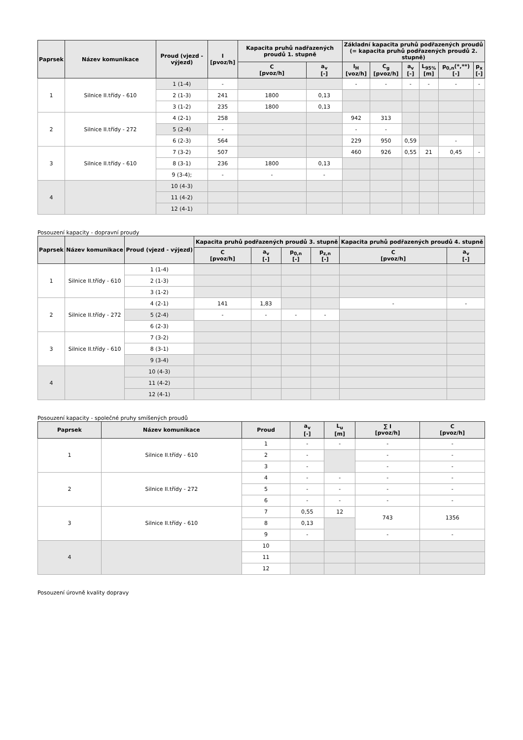| Paprsek | Název komunikace | Proud (vjezd - výjezd) | I [pvoz/h] | Kapacita pruhů nadřazených proudů 1. stupně | | Základní kapacita pruhů podřazených proudů (= kapacita pruhů podřazených proudů 2. stupně) | | | | | |
| --- | --- | --- | --- | --- | --- | --- | --- | --- | --- | --- | --- |
| | | | | C [pvoz/h] | a<sub>v</sub> [-] | I<sub>H</sub> [voz/h] | C<sub>g</sub> [pvoz/h] | a<sub>v</sub> [-] | L<sub>95%</sub> [m] | p<sub>0,n</sub>(*,**) [-] | p<sub>x</sub> [-] |
| 1 | Silnice II.třídy - 610 | 1 (1-4) | - | | | - | - | - | - | - | - |
| | | 2 (1-3) | 241 | 1800 | 0,13 | | | | | | |
| | | 3 (1-2) | 235 | 1800 | 0,13 | | | | | | |
| 2 | Silnice II.třídy - 272 | 4 (2-1) | 258 | | | 942 | 313 | | | | |
| | | 5 (2-4) | - | | | - | - | | | | |
| | | 6 (2-3) | 564 | | | 229 | 950 | 0,59 | | - | |
| 3 | Silnice II.třídy - 610 | 7 (3-2) | 507 | | | 460 | 926 | 0,55 | 21 | 0,45 | - |
| | | 8 (3-1) | 236 | 1800 | 0,13 | | | | | | |
| | | 9 (3-4); | - | - | - | | | | | | |
| 4 | | 10 (4-3) | | | | | | | | | |
| | | 11 (4-2) | | | | | | | | | |
| | | 12 (4-1) | | | | | | | | | |
Posouzení kapacity - dopravní proudy
| Paprsek | Název komunikace | Proud (vjezd - výjezd) | Kapacita pruhů podřazených proudů 3. stupně | | | | Kapacita pruhů podřazených proudů 4. stupně | |
| --- | --- | --- | --- | --- | --- | --- | --- | --- |
| | | | C [pvoz/h] | a<sub>v</sub> [-] | p<sub>0,n</sub> [-] | p<sub>z,n</sub> [-] | C [pvoz/h] | a<sub>v</sub> [-] |
| 1 | Silnice II.třídy - 610 | 1 (1-4) | | | | | | |
| | | 2 (1-3) | | | | | | |
| | | 3 (1-2) | | | | | | |
| 2 | Silnice II.třídy - 272 | 4 (2-1) | 141 | 1,83 | | | - | - |
| | | 5 (2-4) | - | - | - | - | | |
| | | 6 (2-3) | | | | | | |
| 3 | Silnice II.třídy - 610 | 7 (3-2) | | | | | | |
| | | 8 (3-1) | | | | | | |
| | | 9 (3-4) | | | | | | |
| 4 | | 10 (4-3) | | | | | | |
| | | 11 (4-2) | | | | | | |
| | | 12 (4-1) | | | | | | |
Posouzení kapacity - společné pruhy smíšených proudů
| Paprsek | Název komunikace | Proud | a<sub>v</sub> [-] | L<sub>u</sub> [m] | ∑ I [pvoz/h] | C [pvoz/h] |
| --- | --- | --- | --- | --- | --- | --- |
| 1 | Silnice II.třídy - 610 | 1 | - | - | - | - |
| | | 2 | - | | - | - |
| | | 3 | - | | - | - |
| 2 | Silnice II.třídy - 272 | 4 | - | - | - | - |
| | | 5 | - | - | - | - |
| | | 6 | - | - | - | - |
| 3 | Silnice II.třídy - 610 | 7 | 0,55 | 12 | 743 | 1356 |
| | | 8 | 0,13 | | | |
| | | 9 | - | | - | - |
| 4 | | 10 | | | | |
| | | 11 | | | | |
| | | 12 | | | | |
Posouzení úrovně kvality dopravy